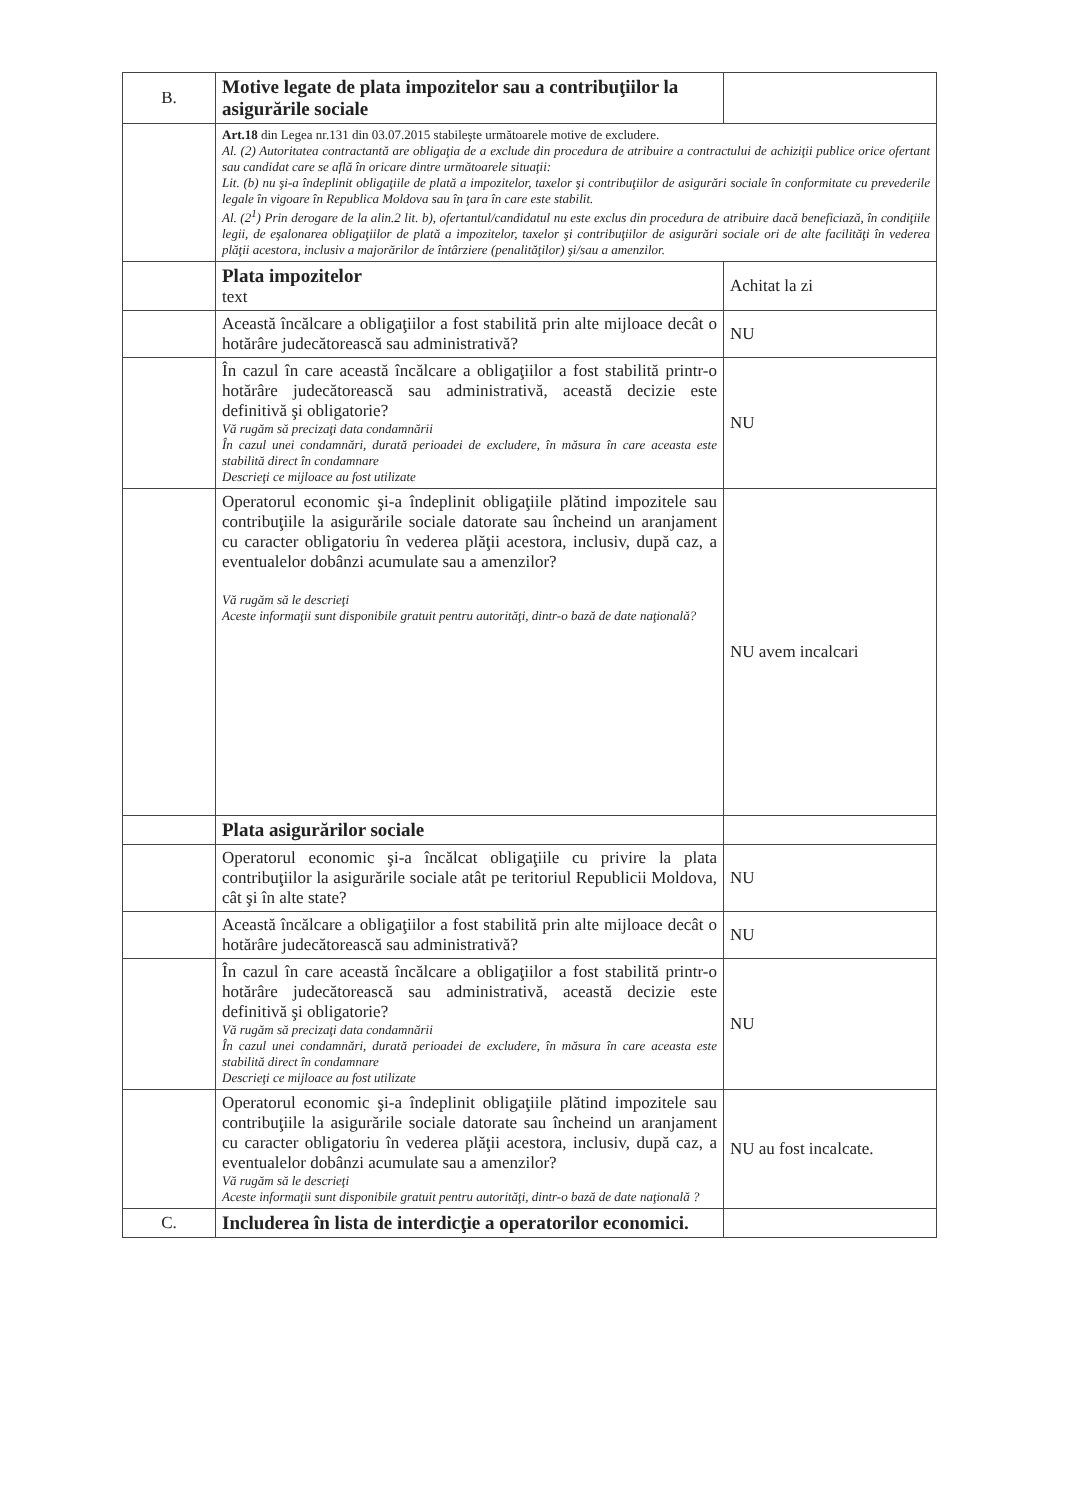| B. | Motive legate de plata impozitelor sau a contribuţiilor la asigurările sociale | |
| | Art.18 din Legea nr.131 din 03.07.2015 stabileşte următoarele motive de excludere. Al. (2) Autoritatea contractantă are obligaţia de a exclude din procedura de atribuire a contractului de achiziţii publice orice ofertant sau candidat care se află în oricare dintre următoarele situaţii: Lit. (b) nu şi-a îndeplinit obligaţiile de plată a impozitelor, taxelor şi contribuţiilor de asigurări sociale în conformitate cu prevederile legale în vigoare în Republica Moldova sau în ţara în care este stabilit. Al. (2<sup>1</sup>) Prin derogare de la alin.2 lit. b), ofertantul/candidatul nu este exclus din procedura de atribuire dacă beneficiază, în condiţiile legii, de eşalonarea obligaţiilor de plată a impozitelor, taxelor şi contribuţiilor de asigurări sociale ori de alte facilităţi în vederea plăţii acestora, inclusiv a majorărilor de întârziere (penalităţilor) şi/sau a amenzilor. | |
| | Plata impozitelor text | Achitat la zi |
| | Această încălcare a obligaţiilor a fost stabilită prin alte mijloace decât o hotărâre judecătorească sau administrativă? | NU |
| | În cazul în care această încălcare a obligaţiilor a fost stabilită printr-o hotărâre judecătorească sau administrativă, această decizie este definitivă şi obligatorie? Vă rugăm să precizaţi data condamnării În cazul unei condamnări, durată perioadei de excludere, în măsura în care aceasta este stabilită direct în condamnare Descrieţi ce mijloace au fost utilizate | NU |
| | Operatorul economic şi-a îndeplinit obligaţiile plătind impozitele sau contribuţiile la asigurările sociale datorate sau încheind un aranjament cu caracter obligatoriu în vederea plăţii acestora, inclusiv, după caz, a eventualelor dobânzi acumulate sau a amenzilor? Vă rugăm să le descrieţi Aceste informaţii sunt disponibile gratuit pentru autorităţi, dintr-o bază de date naţională? | NU avem incalcari |
| | Plata asigurărilor sociale | |
| | Operatorul economic şi-a încălcat obligaţiile cu privire la plata contribuţiilor la asigurările sociale atât pe teritoriul Republicii Moldova, cât şi în alte state? | NU |
| | Această încălcare a obligaţiilor a fost stabilită prin alte mijloace decât o hotărâre judecătorească sau administrativă? | NU |
| | În cazul în care această încălcare a obligaţiilor a fost stabilită printr-o hotărâre judecătorească sau administrativă, această decizie este definitivă şi obligatorie? Vă rugăm să precizaţi data condamnării În cazul unei condamnări, durată perioadei de excludere, în măsura în care aceasta este stabilită direct în condamnare Descrieţi ce mijloace au fost utilizate | NU |
| | Operatorul economic şi-a îndeplinit obligaţiile plătind impozitele sau contribuţiile la asigurările sociale datorate sau încheind un aranjament cu caracter obligatoriu în vederea plăţii acestora, inclusiv, după caz, a eventualelor dobânzi acumulate sau a amenzilor? Vă rugăm să le descrieţi Aceste informaţii sunt disponibile gratuit pentru autorităţi, dintr-o bază de date naţională ? | NU au fost incalcate. |
| C. | Includerea în lista de interdicţie a operatorilor economici. | |